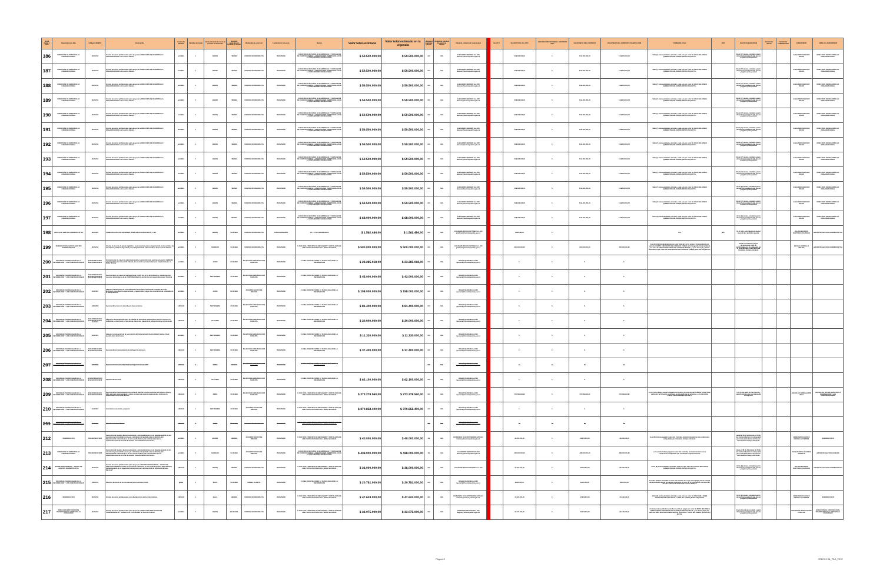| No de Orden o línea | Dependencia o área | Códigos UNSPSC | Descripción | Unidad de Medida | Cantidad estimada | Fecha estimada de inicio de proceso de selección | Duración estimada del contrato en meses | Modalidad de selección | Fuente de los recursos | Rubros | Valor total estimado | Valor total estimado en la vigencia | ¿Requiere vigencias futuras? | Estado de solicitud de vigencias futuras | Datos de contacto del responsable | | No. CTO | VALOR TOTAL DEL CTO | ADICION O REDUCCION AL CONTRATO EN $ | VALOR NETO DEL CONTRATO | VALOR NETO DEL CONTRATO VIGENCIA 2018 | FORMA DE PAGO | CDP | PLAZO DE EJECUCION | FECHA DE INICIO | FECHA DE TERMINACION | SUPERVISOR | AREA DEL SUPERVISOR |
| --- | --- | --- | --- | --- | --- | --- | --- | --- | --- | --- | --- | --- | --- | --- | --- | --- | --- | --- | --- | --- | --- | --- | --- | --- | --- | --- | --- | --- |
| 186 | DIRECCIÓN DE DESARROLLO ORGANIZACIONAL | 80101706 | Prestar servicios profesionales para apoyar a la DIRECCION DE DESARROLLO ORGANIZACIONAL de Función Pública | GLOBAL | 1 | ENERO | 7 MESES | CONTRATACIÓN DIRECTA | INVERSIÓN | C-0505-1000-1 RECURSO 11 DESARROLLO Y FORTALECIM DE CAPACIDADES DE LAS ENTIDADES TERRITORIALES DE LA CIRCUNSCRIPCION NACIONAL | $ 59.500.000,00 | $ 59.500.000,00 | NO | N/A | ALEJANDRO BECKER Ext. 820 abecker@funcionpublica.gov.co | | | $ 59.500.000,00 | $ - | $ 59.500.000,00 | $ 59.500.000,00 | Siete (7) mensualidades vencidas, cada una por valor de OCHO MILLONES QUINIENTOS MIL PESOS ($8'500.000) M/CTE. | | Siete (07) meses, contado a partir del perfeccionamiento del mismo y registro presupuestal. | | | ALEJANDRO BECKER ROJAS | DIRECCION DE DESARROLLO ORGANIZACIONAL |
| 187 | DIRECCIÓN DE DESARROLLO ORGANIZACIONAL | 80101706 | Prestar servicios profesionales para apoyar a la DIRECCION DE DESARROLLO ORGANIZACIONAL de Función Pública | GLOBAL | 1 | ENERO | 7 MESES | CONTRATACIÓN DIRECTA | INVERSIÓN | C-0505-1000-1 RECURSO 11 DESARROLLO Y FORTALECIM DE CAPACIDADES DE LAS ENTIDADES TERRITORIALES DE LA CIRCUNSCRIPCION NACIONAL | $ 59.500.000,00 | $ 59.500.000,00 | NO | N/A | ALEJANDRO BECKER Ext. 820 abecker@funcionpublica.gov.co | | | $ 59.500.000,00 | $ - | $ 59.500.000,00 | $ 59.500.000,00 | Siete (7) mensualidades vencidas, cada una por valor de OCHO MILLONES QUINIENTOS MIL PESOS ($8'500.000) M/CTE. | | Siete (07) meses, contado a partir del perfeccionamiento del mismo y registro presupuestal. | | | ALEJANDRO BECKER ROJAS | DIRECCION DE DESARROLLO ORGANIZACIONAL |
| 188 | DIRECCIÓN DE DESARROLLO ORGANIZACIONAL | 80101706 | Prestar servicios profesionales para apoyar a la DIRECCION DE DESARROLLO ORGANIZACIONAL de Función Pública | GLOBAL | 1 | ENERO | 7 MESES | CONTRATACIÓN DIRECTA | INVERSIÓN | C-0505-1000-1 RECURSO 11 DESARROLLO Y FORTALECIM DE CAPACIDADES DE LAS ENTIDADES TERRITORIALES DE LA CIRCUNSCRIPCION NACIONAL | $ 59.500.000,00 | $ 59.500.000,00 | NO | N/A | ALEJANDRO BECKER Ext. 820 abecker@funcionpublica.gov.co | | | $ 59.500.000,00 | $ - | $ 59.500.000,00 | $ 59.500.000,00 | Siete (7) mensualidades vencidas, cada una por valor de OCHO MILLONES QUINIENTOS MIL PESOS ($8'500.000) M/CTE. | | Siete (07) meses, contado a partir del perfeccionamiento del mismo y registro presupuestal. | | | ALEJANDRO BECKER ROJAS | DIRECCION DE DESARROLLO ORGANIZACIONAL |
| 189 | DIRECCIÓN DE DESARROLLO ORGANIZACIONAL | 80101706 | Prestar servicios profesionales para apoyar a la DIRECCION DE DESARROLLO ORGANIZACIONAL de Función Pública | GLOBAL | 1 | ENERO | 7 MESES | CONTRATACIÓN DIRECTA | INVERSIÓN | C-0505-1000-1 RECURSO 11 DESARROLLO Y FORTALECIM DE CAPACIDADES DE LAS ENTIDADES TERRITORIALES DE LA CIRCUNSCRIPCION NACIONAL | $ 59.500.000,00 | $ 59.500.000,00 | NO | N/A | ALEJANDRO BECKER Ext. 820 abecker@funcionpublica.gov.co | | | $ 59.500.000,00 | $ - | $ 59.500.000,00 | $ 59.500.000,00 | Siete (7) mensualidades vencidas, cada una por valor de OCHO MILLONES QUINIENTOS MIL PESOS ($8'500.000) M/CTE. | | Siete (07) meses, contado a partir del perfeccionamiento del mismo y registro presupuestal. | | | ALEJANDRO BECKER ROJAS | DIRECCION DE DESARROLLO ORGANIZACIONAL |
| 190 | DIRECCIÓN DE DESARROLLO ORGANIZACIONAL | 80101706 | Prestar servicios profesionales para apoyar a la DIRECCION DE DESARROLLO ORGANIZACIONAL de Función Pública | GLOBAL | 1 | ENERO | 7 MESES | CONTRATACIÓN DIRECTA | INVERSIÓN | C-0505-1000-1 RECURSO 11 DESARROLLO Y FORTALECIM DE CAPACIDADES DE LAS ENTIDADES TERRITORIALES DE LA CIRCUNSCRIPCION NACIONAL | $ 59.500.000,00 | $ 59.500.000,00 | NO | N/A | ALEJANDRO BECKER Ext. 820 abecker@funcionpublica.gov.co | | | $ 59.500.000,00 | $ - | $ 59.500.000,00 | $ 59.500.000,00 | Siete (7) mensualidades vencidas, cada una por valor de OCHO MILLONES QUINIENTOS MIL PESOS ($8'500.000) M/CTE. | | Siete (07) meses, contado a partir del perfeccionamiento del mismo y registro presupuestal. | | | ALEJANDRO BECKER ROJAS | DIRECCION DE DESARROLLO ORGANIZACIONAL |
| 191 | DIRECCIÓN DE DESARROLLO ORGANIZACIONAL | 80101706 | Prestar servicios profesionales para apoyar a la DIRECCION DE DESARROLLO ORGANIZACIONAL de Función Pública | GLOBAL | 1 | ENERO | 7 MESES | CONTRATACIÓN DIRECTA | INVERSIÓN | C-0505-1000-1 RECURSO 11 DESARROLLO Y FORTALECIM DE CAPACIDADES DE LAS ENTIDADES TERRITORIALES DE LA CIRCUNSCRIPCION NACIONAL | $ 59.500.000,00 | $ 59.500.000,00 | NO | N/A | ALEJANDRO BECKER Ext. 820 abecker@funcionpublica.gov.co | | | $ 59.500.000,00 | $ - | $ 59.500.000,00 | $ 59.500.000,00 | Siete (7) mensualidades vencidas, cada una por valor de OCHO MILLONES QUINIENTOS MIL PESOS ($8'500.000) M/CTE. | | Siete (07) meses, contado a partir del perfeccionamiento del mismo y registro presupuestal. | | | ALEJANDRO BECKER ROJAS | DIRECCION DE DESARROLLO ORGANIZACIONAL |
| 192 | DIRECCIÓN DE DESARROLLO ORGANIZACIONAL | 80101706 | Prestar servicios profesionales para apoyar a la DIRECCION DE DESARROLLO ORGANIZACIONAL de Función Pública | GLOBAL | 1 | ENERO | 7 MESES | CONTRATACIÓN DIRECTA | INVERSIÓN | C-0505-1000-1 RECURSO 11 DESARROLLO Y FORTALECIM DE CAPACIDADES DE LAS ENTIDADES TERRITORIALES DE LA CIRCUNSCRIPCION NACIONAL | $ 59.500.000,00 | $ 59.500.000,00 | NO | N/A | ALEJANDRO BECKER Ext. 820 abecker@funcionpublica.gov.co | | | $ 59.500.000,00 | $ - | $ 59.500.000,00 | $ 59.500.000,00 | Siete (7) mensualidades vencidas, cada una por valor de OCHO MILLONES QUINIENTOS MIL PESOS ($8'500.000) M/CTE. | | Siete (07) meses, contado a partir del perfeccionamiento del mismo y registro presupuestal. | | | ALEJANDRO BECKER ROJAS | DIRECCION DE DESARROLLO ORGANIZACIONAL |
| 193 | DIRECCIÓN DE DESARROLLO ORGANIZACIONAL | 80101706 | Prestar servicios profesionales para apoyar a la DIRECCION DE DESARROLLO ORGANIZACIONAL de Función Pública | GLOBAL | 1 | ENERO | 7 MESES | CONTRATACIÓN DIRECTA | INVERSIÓN | C-0505-1000-1 RECURSO 11 DESARROLLO Y FORTALECIM DE CAPACIDADES DE LAS ENTIDADES TERRITORIALES DE LA CIRCUNSCRIPCION NACIONAL | $ 59.500.000,00 | $ 59.500.000,00 | NO | N/A | ALEJANDRO BECKER Ext. 820 abecker@funcionpublica.gov.co | | | $ 59.500.000,00 | $ - | $ 59.500.000,00 | $ 59.500.000,00 | Siete (7) mensualidades vencidas, cada una por valor de OCHO MILLONES QUINIENTOS MIL PESOS ($8'500.000) M/CTE. | | Siete (07) meses, contado a partir del perfeccionamiento del mismo y registro presupuestal. | | | ALEJANDRO BECKER ROJAS | DIRECCION DE DESARROLLO ORGANIZACIONAL |
| 194 | DIRECCIÓN DE DESARROLLO ORGANIZACIONAL | 80101706 | Prestar servicios profesionales para apoyar a la DIRECCION DE DESARROLLO ORGANIZACIONAL de Función Pública | GLOBAL | 1 | ENERO | 7 MESES | CONTRATACIÓN DIRECTA | INVERSIÓN | C-0505-1000-1 RECURSO 11 DESARROLLO Y FORTALECIM DE CAPACIDADES DE LAS ENTIDADES TERRITORIALES DE LA CIRCUNSCRIPCION NACIONAL | $ 59.500.000,00 | $ 59.500.000,00 | NO | N/A | ALEJANDRO BECKER Ext. 820 abecker@funcionpublica.gov.co | | | $ 59.500.000,00 | $ - | $ 59.500.000,00 | $ 59.500.000,00 | Siete (7) mensualidades vencidas, cada una por valor de OCHO MILLONES QUINIENTOS MIL PESOS ($8'500.000) M/CTE. | | Siete (07) meses, contado a partir del perfeccionamiento del mismo y registro presupuestal. | | | ALEJANDRO BECKER ROJAS | DIRECCION DE DESARROLLO ORGANIZACIONAL |
| 195 | DIRECCIÓN DE DESARROLLO ORGANIZACIONAL | 80101706 | Prestar servicios profesionales para apoyar a la DIRECCION DE DESARROLLO ORGANIZACIONAL de Función Pública | GLOBAL | 1 | ENERO | 7 MESES | CONTRATACIÓN DIRECTA | INVERSIÓN | C-0505-1000-1 RECURSO 11 DESARROLLO Y FORTALECIM DE CAPACIDADES DE LAS ENTIDADES TERRITORIALES DE LA CIRCUNSCRIPCION NACIONAL | $ 59.500.000,00 | $ 59.500.000,00 | NO | N/A | ALEJANDRO BECKER Ext. 820 abecker@funcionpublica.gov.co | | | $ 59.500.000,00 | $ - | $ 59.500.000,00 | $ 59.500.000,00 | Siete (7) mensualidades vencidas, cada una por valor de OCHO MILLONES QUINIENTOS MIL PESOS ($8'500.000) M/CTE. | | Ocho (8) meses, contado a partir del perfeccionamiento del mismo y registro presupuestal. | | | ALEJANDRO BECKER ROJAS | DIRECCION DE DESARROLLO ORGANIZACIONAL |
| 196 | DIRECCIÓN DE DESARROLLO ORGANIZACIONAL | 80101706 | Prestar servicios profesionales para apoyar a la DIRECCION DE DESARROLLO ORGANIZACIONAL de Función Pública | GLOBAL | 1 | ENERO | 7 MESES | CONTRATACIÓN DIRECTA | INVERSIÓN | C-0505-1000-1 RECURSO 11 DESARROLLO Y FORTALECIM DE CAPACIDADES DE LAS ENTIDADES TERRITORIALES DE LA CIRCUNSCRIPCION NACIONAL | $ 59.500.000,00 | $ 59.500.000,00 | NO | N/A | ALEJANDRO BECKER Ext. 820 abecker@funcionpublica.gov.co | | | $ 59.500.000,00 | $ - | $ 59.500.000,00 | $ 59.500.000,00 | Siete (7) mensualidades vencidas, cada una por valor de OCHO MILLONES QUINIENTOS MIL PESOS ($8'500.000) M/CTE. | | Siete (07) meses, contado a partir del perfeccionamiento del mismo y registro presupuestal. | | | ALEJANDRO BECKER ROJAS | DIRECCION DE DESARROLLO ORGANIZACIONAL |
| 197 | DIRECCIÓN DE DESARROLLO ORGANIZACIONAL | 80101706 | Prestar servicios profesionales para apoyar a la DIRECCION DE DESARROLLO ORGANIZACIONAL de Función Pública | GLOBAL | 1 | ENERO | 8 MESES | CONTRATACIÓN DIRECTA | INVERSIÓN | C-0505-1000-1 RECURSO 11 DESARROLLO Y FORTALECIM DE CAPACIDADES DE LAS ENTIDADES TERRITORIALES DE LA CIRCUNSCRIPCION NACIONAL | $ 68.000.000,00 | $ 68.000.000,00 | NO | N/A | ALEJANDRO BECKER Ext. 820 abecker@funcionpublica.gov.co | | | $ 68.000.000,00 | $ - | $ 68.000.000,00 | $ 68.000.000,00 | Ocho (8) mensualidades vencidas, cada una por valor de OCHO MILLONES QUINIENTOS MIL PESOS ($8'500.000) M/CTE. | | Ocho (8) meses, contado a partir del perfeccionamiento del mismo y registro presupuestal. | | | ALEJANDRO BECKER ROJAS | DIRECCION DE DESARROLLO ORGANIZACIONAL |
| 198 | GRUPO DE GESTIÓN ADMINISTRATIVA | 80141623 | COMERCIALIZACIÓN DE BIENES MUEBLES DADOS DE BAJA - CISA | GLOBAL | 1 | ENERO | 11 MESES | CONTRATACIÓN DIRECTA | FUNCIONAMIENTO | 1 0 2 12 10 HONORARIOS | $ 1.562.484,00 | $ 1.562.484,00 | NO | N/A | JULIAN MAURICIO MARTINEZ Ext. 400 jmartinez@funcionpublica.gov.co | | | 1.562.484,00 | $ - | | | N/A | N/A | Un (1) año, prorrogable de mutuo acuerdo por periodos iguales. | | | JULIAN MAURICIO MARTINEZ ALVARADO | GRUPO DE GESTION ADMINISTRATIVA |
| 199 | SUBDIRECCIÓN- GRUPO GESTIÓN ADMINISTRATIVA | 80101706 | Prestar el servicio de apoyo logístico a nivel nacional, para la organización de los eventos de difusión de políticas requeridos por el Departamento Administrativo de la Función Pública | GLOBAL | 1 | FEBRERO | 10 MESES | CONTRATACIÓN DIRECTA | INVERSIÓN | C-0505 1000-2 RECURSO 11 IMPLEMENT Y FORTALECIM DE LAS POLÍTICAS PÚBLICAS A NIVEL NACIONAL | $ 500.000.000,00 | $ 500.000.000,00 | NO | N/A | JULIAN MAURICIO MARTINEZ Ext. 400 jmartinez@funcionpublica.gov.co | | | 500.000.000,00 | $ - | 500.000.000,00 | 500.000.000,00 | Función Pública desembolsará el valor total así: a) Un primer (1) desembolso por valor de CIENTO CINCUENTA MILLONES DE PESOS; b) Un segundo (2) desembolso por valor de CIENTO CINCUENTA MILLONES DE PESOS; y c) Un tercer (3) y último desembolso por valor de DOSCIENTOS MILLONES DE PESOS ($200.000.000) M/CTE. | | Hasta el veintiocho (28) de diciembre de 2018, de conformidad con lo estipulado por el Acuerdo Marco de Precios de Colombia Compra Eficiente. | | | NATALIA CARRILLO MOLINA | GRUPO DE GESTION ADMINISTRATIVA |
| 200 | OFICINA DE TECNOLOGIAS DE LA INFORMACIÓN Y LAS COMUNICACIONES | 81111500 81111800 81112200 81111812 | Prestación de los servicios de actualización y soporte técnico, para los productos VMWARE ya licenciados por la Función Pública, de acuerdo con las condiciones establecidas en la Ficha Técnica | GLOBAL | 1 | JUNIO | 12 MESES | SELECCIÓN ABREVIADA POR SUBASTA | INVERSIÓN | C-0599-1000-2 RECURSO 11 TECNOLOGÍAS DE LA INFORMACION | $ 23.285.918,00 | $ 23.285.918,00 | NO | N/A | ROGER QUIRAMA Ext 500 rquirama@funcionpublica.gov.co | | | $ - | $ - | $ - | $ - | | | | | | | |
| 201 | OFICINA DE TECNOLOGIAS DE LA INFORMACIÓN Y LAS COMUNICACIONES | 81112200 81111500 81111800 43232300 81112500 81112501 | Suscripción a los servicios de soporte de TOAD, con el fin de fortalecer y modernizar los recursos tecnológicos de la FUNCIÓN PÚBLICA, acorde con las Especificaciones Técnicas | GLOBAL | 1 | SEPTIEMBRE | 12 MESES | SELECCIÓN ABREVIADA POR SUBASTA | INVERSIÓN | C-0599-1000-2 RECURSO 11 TECNOLOGÍAS DE LA INFORMACION | $ 43.000.000,00 | $ 43.000.000,00 | NO | N/A | ROGER QUIRAMA Ext 500 rquirama@funcionpublica.gov.co | | | $ - | $ - | $ - | $ - | | | | | | | |
| 202 | OFICINA DE TECNOLOGIAS DE LA INFORMACIÓN Y LAS COMUNICACIONES | 81112501 | Adquirir la suscripción al Licenciamiento Office 365 y la bolsa de horas de servicios Microsoft, para soporte especializado y capacitación, según las características señaladas en el anexo técnico. | GLOBAL | 1 | JUNIO | 24 MESES | ACUERDO MARCO DE PRECIOS | INVERSIÓN | C-0599-1000-2 RECURSO 11 TECNOLOGÍAS DE LA INFORMACION | $ 198.000.000,00 | $ 198.000.000,00 | NO | N/A | ROGER QUIRAMA Ext 500 rquirama@funcionpublica.gov.co | | | $ - | $ - | $ - | $ - | | | | | | | |
| 203 | OFICINA DE TECNOLOGIAS DE LA INFORMACIÓN Y LAS COMUNICACIONES | 43231508 | Suscripción al servicio de software de inventarios | UNIDAD | 1 | SEPTIEMBRE | 12 MESES | SELECCIÓN ABREVIADA POR SUBASTA | INVERSIÓN | C-0599-1000-2 RECURSO 11 TECNOLOGÍAS DE LA INFORMACION | $ 81.400.000,00 | $ 81.400.000,00 | NO | N/A | ROGER QUIRAMA Ext 500 rquirama@funcionpublica.gov.co | | | $ - | $ - | $ - | $ - | | | | | | | |
| 204 | OFICINA DE TECNOLOGIAS DE LA INFORMACIÓN Y LAS COMUNICACIONES | 81112200 81111500 81111800 81112500 81112501 | Adquirir el licenciamiento para el sistema de monitoreo ORION que le permita verificar el estado de su Red frente a: Servidores, Servicios, Equipos de comunicación y aplicaciones. | UNIDAD | 1 | OCTUBRE | 12 MESES | SELECCIÓN ABREVIADA POR SUBASTA | INVERSIÓN | C-0599-1000-2 RECURSO 11 TECNOLOGÍAS DE LA INFORMACION | $ 30.000.000,00 | $ 30.000.000,00 | NO | N/A | ROGER QUIRAMA Ext 500 rquirama@funcionpublica.gov.co | | | $ - | $ - | $ - | $ - | | | | | | | |
| 205 | OFICINA DE TECNOLOGIAS DE LA INFORMACIÓN Y LAS COMUNICACIONES | 81112501 | Adquirir la renovación de la suscripción del licenciamiento Suite Adobe Creative Cloud durante doce (12) meses | GLOBAL | 1 | SEPTIEMBRE | 12 MESES | SELECCIÓN ABREVIADA POR SUBASTA | INVERSIÓN | C-0599-1000-2 RECURSO 11 TECNOLOGÍAS DE LA INFORMACION | $ 11.330.000,00 | $ 11.330.000,00 | NO | N/A | ROGER QUIRAMA Ext 500 rquirama@funcionpublica.gov.co | | | $ - | $ - | $ - | $ - | | | | | | | |
| 206 | OFICINA DE TECNOLOGIAS DE LA INFORMACIÓN Y LAS COMUNICACIONES | 81111500 81111800 81112200 43233200 | Suscripción al licenciamiento de software de antivirus | UNIDAD | 1 | SEPTIEMBRE | 12 MESES | SELECCIÓN ABREVIADA POR SUBASTA | INVERSIÓN | C-0599-1000-2 RECURSO 11 TECNOLOGÍAS DE LA INFORMACION | $ 37.400.000,00 | $ 37.400.000,00 | NO | N/A | ROGER QUIRAMA Ext 500 rquirama@funcionpublica.gov.co | | | $ - | $ - | $ - | $ - | | | | | | | |
| 207 | OFICINA DE TECNOLOGIAS DE LA INFORMACIÓN Y LAS COMUNICACIONES | 43232703 | Mejoramiento de solución Voz IP e integración con el CRM | UNIDAD | 1 | ABRIL | 3 MESES | SELECCIÓN ABREVIADA POR SUBASTA | INVERSIÓN | C-0599-1000-2 RECURSO 11 TECNOLOGÍAS DE LA INFORMACION | | | NO | N/A | ROGER QUIRAMA Ext 500 rquirama@funcionpublica.gov.co | | | $ - | $ - | $ - | $ - | | | | | | | |
| 208 | OFICINA DE TECNOLOGIAS DE LA INFORMACIÓN Y LAS COMUNICACIONES | 32131000 39121000 81111500 32131023 | Soporte técnico UPS | UNIDAD | 1 | OCTUBRE | 12 MESES | SELECCIÓN ABREVIADA POR SUBASTA | INVERSIÓN | C-0599-1000-2 RECURSO 11 TECNOLOGÍAS DE LA INFORMACION | $ 62.100.000,00 | $ 62.100.000,00 | NO | N/A | ROGER QUIRAMA Ext 500 rquirama@funcionpublica.gov.co | | | $ - | $ - | $ - | $ - | | | | | | | |
| 209 | OFICINA DE TECNOLOGÍAS DE LA INFORMACIÓN Y LAS COMUNICACIONES | 81112200 81111500 81111800 43232300 | Suscripción al licenciamiento, servicios de soporte para las licencias del software Liferay DXP, así como entrenamiento y bolsa de horas de soporte especializado conforme lo especificado en la ficha técnica. | UNIDAD | 1 | ABRIL | 12 MESES | SELECCIÓN ABREVIADA POR SUBASTA | INVERSIÓN | C-0505 1000-2 RECURSO 11 IMPLEMENT Y FORTALECIM DE LAS POLÍTICAS PÚBLICAS A NIVEL NACIONAL | $ 273.278.560,00 | $ 273.278.560,00 | NO | N/A | ROGER QUIRAMA Ext 500 rquirama@funcionpublica.gov.co | | | 273.256.533,52 | $ - | 273.256.533,52 | 273.256.533,52 | Un (1) único pago, previa entrega de las cuatro (4) licencias del software Liferay DXP, junto con las claves o serial para la activación de las licencias, y el soporte de Liferay DXP modalidad GOLD 8*5. | | Un (1) año, para la suscripción y soporte técnico del licenciamiento Liferay DXP. | | | EDUAR ALFONSO GARRIA VERA | OFICINA DE TECNOLOGIAS DE LA INFORMACION Y LAS COMUNICACIONES |
| 210 | OFICINA DE TECNOLOGÍAS DE LA INFORMACIÓN Y LAS COMUNICACIONES | 81112501 | Oracle Licenciamiento y soporte | UNIDAD | 1 | SEPTIEMBRE | 12 MESES | ACUERDO MARCO DE PRECIOS | INVERSIÓN | C-0505 1000-2 RECURSO 11 IMPLEMENT Y FORTALECIM DE LAS POLÍTICAS PÚBLICAS A NIVEL NACIONAL | $ 370.858.400,00 | $ 370.858.400,00 | NO | N/A | ROGER QUIRAMA Ext 500 rquirama@funcionpublica.gov.co | | | $ - | $ - | $ - | $ - | | | | | | | |
| 211 | OFICINA DE TECNOLOGÍAS DE LA INFORMACIÓN Y LAS COMUNICACIONES | 81112501 | Soporte extendido SIGEP | UNIDAD | 1 | MAYO | 12 MESES | CONTRATACIÓN DIRECTA | INVERSIÓN | C-0505 1000-2 RECURSO 11 IMPLEMENT Y FORTALECIM DE LAS POLÍTICAS PÚBLICAS A NIVEL NACIONAL | | | NO | N/A | ROGER QUIRAMA Ext 500 rquirama@funcionpublica.gov.co | | | $ - | $ - | $ - | $ - | | | | | | | |
| 212 | SUBDIRECCIÓN | 78111502 90121502 | Suministro de tiquetes aéreos nacionales e internacionales para el desplazamiento de los servidores y contratistas (en cuyos contratos está pactada esta condición), del Departamento Administrativo de la Función Pública, de conformidad con las especificaciones de la ficha técnica del Acuerdo Marco de Precios. | GLOBAL | 1 | MARZO | 9 MESES | ACUERDO MARCO DE PRECIOS | INVERSIÓN | C-0505 1000-2 RECURSO 11 IMPLEMENT Y FORTALECIM DE LAS POLÍTICAS PÚBLICAS A NIVEL NACIONAL | $ 40.000.000,00 | $ 40.000.000,00 | No | N/A | FERNANDO AUGUSTO MEDINA EXT. 910 fmedina@funcionpublica.gov.co | | | 40.000.000,00 | $ - | 40.000.000,00 | 40.000.000,00 | Función Pública pagará el valor del Contrato, de conformidad con las condiciones estipuladas por Colombia Compra Eficiente. | | Hasta el 28 de diciembre de 2018, de conformidad con lo estipulado por el Acuerdo Marco de Precios de Colombia Compra Eficiente. | | | FERNANDO AUGUSTO MEDINA GUTIÉRREZ | SUBDIRECCIÓN |
| 213 | DIRECCIÓN DE DESARROLLO ORGANIZACIONAL | 78111502 90121502 | Suministro de tiquetes aéreos nacionales e internacionales para el desplazamiento de los servidores y contratistas (en cuyos contratos está pactada esta condición), del Departamento Administrativo de la Función Pública, de conformidad con las especificaciones de la ficha técnica del Acuerdo Marco de Precios. | GLOBAL | 1 | FEBRERO | 10 MESES | ACUERDO MARCO DE PRECIOS | INVERSIÓN | C-0505-1000-1 RECURSO 11 DESARROLLO Y FORTALECIM DE CAPACIDADES DE LAS ENTIDADES TERRITORIALES DE LA CIRCUNSCRIPCION NACIONAL | $ 438.000.000,00 | $ 438.000.000,00 | No | N/A | ALEJANDRO BECKER EXT. 820 abecker@funcionpublica.gov.co | | | 438.000.000,00 | $ - | 438.000.000,00 | 438.000.000,00 | La Función Pública pagará el valor del Contrato, de conformidad con las condiciones estipuladas por Colombia Compra Eficiente. | | Hasta el 28 de Diciembre de 2018, de conformidad con lo estipulado por el Acuerdo Marco de Precios de Colombia Compra Eficiente. | | | DIANA MARCELA GOMEZ ARÉVALO | GRUPO DE GESTION HUMANA |
| 214 | SECRETARÍA GENERAL - GRUPO DE GESTIÓN ADMINISTRATIVA | 80101706 | Prestar servicios profesionales para apoyar a la SECRETARIA GENERAL - GRUPO DE GESTION ADMINISTRATIVA de la Función Pública en el marco del Proyecto "Mejoramiento, Fortalecimiento de la Capacidad Institucional para el Desarrollo de Políticas Públicas. Nacional" | UNIDAD | 1 | ENERO | 8 MESES | CONTRATACIÓN DIRECTA | INVERSIÓN | C-0505 1000-2 RECURSO 11 IMPLEMENT Y FORTALECIM DE LAS POLÍTICAS PÚBLICAS A NIVEL NACIONAL | $ 36.000.000,00 | $ 36.000.000,00 | NO | N/A | JULIAN MAURICIO MARTINEZ Ext. 400 | | | 36.000.000,00 | $ - | 36.000.000,00 | 36.000.000,00 | Ocho (8) mensualidades vencidas, cada una por valor de CUATRO MILLONES QUINIENTOS MIL PESOS ($4'500.000) M/CTE. | | Ocho (8) meses, contado a partir del perfeccionamiento del mismo y registro presupuestal. | | | JULIAN MAURICIO MARTINEZ ALVARADO | GRUPO DE GESTION ADMINISTRATIVA |
| 215 | OFICINA DE TECNOLOGÍAS DE LA INFORMACIÓN Y LAS COMUNICACIONES | 43232703 | Solución de envío de correo masivo para Función Pública | global | 1 | MAYO | 12 MESES | MÍNIMA CUANTÍA | INVERSIÓN | C-0599-1000-2 RECURSO 11 TECNOLOGÍAS DE LA INFORMACION | $ 20.781.000,00 | $ 20.781.000,00 | NO | N/A | ROGER QUIRAMA Ext 500 rquirama@funcionpublica.gov.co | | | 9.450.000,00 | $ - | 9.450.000,00 | 9.450.000,00 | Función Pública cancelará el valor del contrato en un (1) único pago, previa entrega del documento donde se indique el derecho de uso, de la Suscripción a la bolsa de correos masivos a nombre de Función Pública. | | | | | | |
| 216 | SUBDIRECCIÓN | 80101706 | Prestar servicios profesionales en la Subdirección de Función Pública | UNIDAD | 1 | Enero | 8 MESES | CONTRATACIÓN DIRECTA | INVERSIÓN | C-0505 1000-2 RECURSO 11 IMPLEMENT Y FORTALECIM DE LAS POLÍTICAS PÚBLICAS A NIVEL NACIONAL | $ 47.624.000,00 | $ 47.624.000,00 | MO | N/A | FERNANDO AUGUSTO MEDINA EXT. 910 fmedina@funcionpublica.gov.co | | | 47.624.000,00 | $ - | 47.624.000,00 | 47.624.000,00 | Ocho (8) mensualidades vencidas, cada una por valor de CINCO MILLONES NOVECIENTOS CINCUENTA Y TRES MIL PESOS ($5'953.000) M/CTE | | Ocho (8) meses, contado a partir del perfeccionamiento del mismo y registro presupuestal. | | | FERNANDO AUGUSTO MEDINA GUTIERREZ | SUBDIRECCIÓN |
| 217 | DIRECCIÓN PARTICIPACIÓN TRANSPARENCIA Y SERVICIO AL CIUDADANO | 80101706 | Prestar servicios profesionales para apoyar a la DIRECCION PARTICIPACION TRANSPARENCIA Y SERVICIO AL CIUDADANO de Función Pública | GLOBAL | 1 | ENERO | 4,5 MESES | CONTRATACIÓN DIRECTA | INVERSIÓN | C-0505 1000-2 RECURSO 10 IMPLEMENT Y FORTALECIM DE LAS POLÍTICAS PÚBLICAS A NIVEL NACIONAL | $ 33.075.000,00 | $ 33.075.000,00 | NO | N/A | FERNANDO SEGURA EXT. 630 fsegura@funcionpublica.gov.co | | | 33.075.000,00 | $ - | 33.075.000,00 | 33.075.000,00 | Cinco (5) mensualidades vencidas, cuatro (4) pagos por valor de SIETE MILLONES TRESCIENTOS CINCUENTA MIL PESOS ($7.350.000) M/CTE, y un último pago por valor de TRES MILLONES SEISCIENTOS SETENTA Y CINCO MIL PESOS ($3.675.000) M/CTE. | | Cinco (05) meses, contado a partir del perfeccionamiento del mismo y registro presupuestal. | | | LINA MARIA MONCALEANO CUELLAR | DIRECCION DE PARTICIPACION, TRANSPARENCIA Y SERVICIO AL CIUDADANO |
Página 8 2018-01-04_PAA_2018